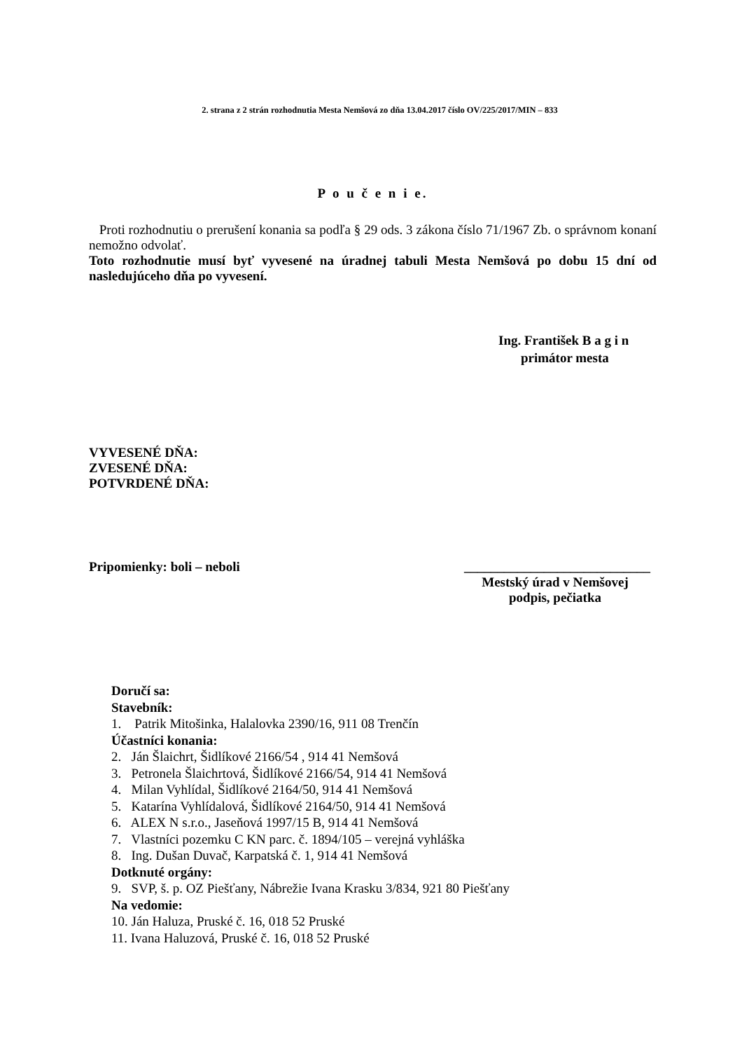2. strana z 2 strán rozhodnutia Mesta Nemšová zo dňa 13.04.2017 číslo OV/225/2017/MIN – 833
P o u č e n i e.
Proti rozhodnutiu o prerušení konania sa podľa § 29 ods. 3 zákona číslo 71/1967 Zb. o správnom konaní nemožno odvolať.
Toto rozhodnutie musí byť vyvesené na úradnej tabuli Mesta Nemšová po dobu 15 dní od nasledujúceho dňa po vyvesení.
Ing. František B a g i n
primátor mesta
VYVESENÉ DŇA:
ZVESENÉ DŇA:
POTVRDENÉ DŇA:
Pripomienky: boli – neboli ____________________________
Mestský úrad v Nemšovej
podpis, pečiatka
Doručí sa:
Stavebník:
1. Patrik Mitošinka, Halalovka 2390/16, 911 08 Trenčín
Účastníci konania:
2. Ján Šlaichrt, Šidlíkové 2166/54 , 914 41 Nemšová
3. Petronela Šlaichrtová, Šidlíkové 2166/54, 914 41 Nemšová
4. Milan Vyhlídal, Šidlíkové 2164/50, 914 41 Nemšová
5. Katarína Vyhlídalová, Šidlíkové 2164/50, 914 41 Nemšová
6. ALEX N s.r.o., Jaseňová 1997/15 B, 914 41 Nemšová
7. Vlastníci pozemku C KN parc. č. 1894/105 – verejná vyhláška
8. Ing. Dušan Duvač, Karpatská č. 1, 914 41 Nemšová
Dotknuté orgány:
9. SVP, š. p. OZ Piešťany, Nábrežie Ivana Krasku 3/834, 921 80 Piešťany
Na vedomie:
10. Ján Haluza, Pruské č. 16, 018 52 Pruské
11. Ivana Haluzová, Pruské č. 16, 018 52 Pruské